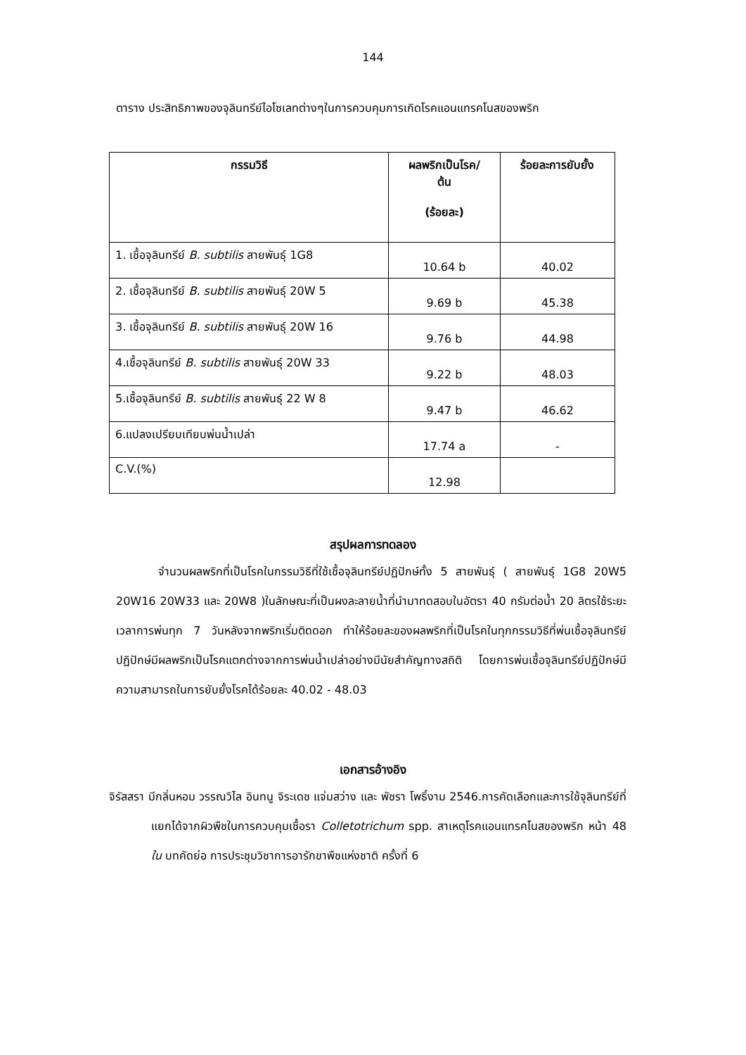144
ตาราง ประสิทธิภาพของจุลินทรีย์ไอโซเลทต่างๆในการควบคุมการเกิดโรคแอนแทรคโนสของพริก
| กรรมวิธี | ผลพริกเป็นโรค/ ต้น (ร้อยละ) | ร้อยละการยับยั้ง |
| --- | --- | --- |
| 1. เชื้อจุลินทรีย์ B. subtilis สายพันธุ์ 1G8 | 10.64 b | 40.02 |
| 2. เชื้อจุลินทรีย์ B. subtilis สายพันธุ์ 20W 5 | 9.69 b | 45.38 |
| 3. เชื้อจุลินทรีย์ B. subtilis สายพันธุ์ 20W 16 | 9.76 b | 44.98 |
| 4.เชื้อจุลินทรีย์ B. subtilis สายพันธุ์ 20W 33 | 9.22 b | 48.03 |
| 5.เชื้อจุลินทรีย์ B. subtilis สายพันธุ์ 22 W 8 | 9.47 b | 46.62 |
| 6.แปลงเปรียบเทียบพ่นน้ำเปล่า | 17.74 a | - |
| C.V.(%) | 12.98 | |
สรุปผลการทดลอง
จำนวนผลพริกที่เป็นโรคในกรรมวิธีที่ใช้เชื้อจุลินทรีย์ปฏิปักษ์ทั้ง 5 สายพันธุ์ ( สายพันธุ์ 1G8 20W5 20W16 20W33 และ 20W8 )ในลักษณะที่เป็นผงละลายน้ำที่นำมาทดสอบในอัตรา 40 กรัมต่อน้ำ 20 ลิตรใช้ระยะเวลาการพ่นทุก 7 วันหลังจากพริกเริ่มติดดอก ทำให้ร้อยละของผลพริกที่เป็นโรคในทุกกรรมวิธีที่พ่นเชื้อจุลินทรีย์ปฏิปักษ์มีผลพริกเป็นโรคแตกต่างจากการพ่นน้ำเปล่าอย่างมีนัยสำคัญทางสถิติ โดยการพ่นเชื้อจุลินทรีย์ปฏิปักษ์มีความสามารถในการยับยั้งโรคได้ร้อยละ 40.02 - 48.03
เอกสารอ้างอิง
จิรัสสรา มีกลิ่นหอม วรรณวิไล อินทนู จิระเดช แจ่มสว่าง และ พัชรา โพธิ์งาม 2546.การคัดเลือกและการใช้จุลินทรีย์ที่แยกได้จากผิวพืชในการควบคุมเชื้อรา Colletotrichum spp. สาเหตุโรคแอนแทรคโนสของพริก หน้า 48 ใน บทคัดย่อ การประชุมวิชาการอารักขาพืชแห่งชาติ ครั้งที่ 6